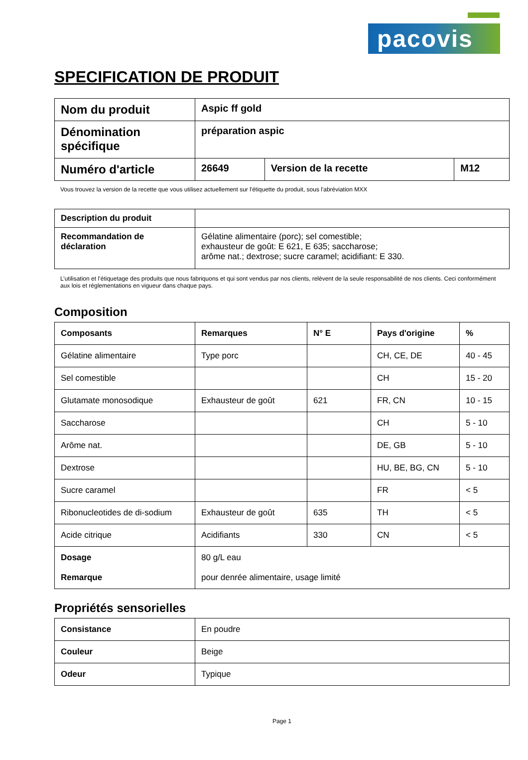pacovis
SPECIFICATION DE PRODUIT
| Nom du produit | Aspic ff gold | | |
| Dénomination spécifique | préparation aspic | | |
| Numéro d'article | 26649 | Version de la recette | M12 |
Vous trouvez la version de la recette que vous utilisez actuellement sur l'étiquette du produit, sous l'abréviation MXX
| Description du produit | |
| Recommandation de déclaration | Gélatine alimentaire (porc); sel comestible; exhausteur de goût: E 621, E 635; saccharose; arôme nat.; dextrose; sucre caramel; acidifiant: E 330. |
L’utilisation et l’étiquetage des produits que nous fabriquons et qui sont vendus par nos clients, relèvent de la seule responsabilité de nos clients. Ceci conformément aux lois et réglementations en vigueur dans chaque pays.
Composition
| Composants | Remarques | N° E | Pays d'origine | % |
| --- | --- | --- | --- | --- |
| Gélatine alimentaire | Type porc | | CH, CE, DE | 40 - 45 |
| Sel comestible | | | CH | 15 - 20 |
| Glutamate monosodique | Exhausteur de goût | 621 | FR, CN | 10 - 15 |
| Saccharose | | | CH | 5 - 10 |
| Arôme nat. | | | DE, GB | 5 - 10 |
| Dextrose | | | HU, BE, BG, CN | 5 - 10 |
| Sucre caramel | | | FR | < 5 |
| Ribonucleotides de di-sodium | Exhausteur de goût | 635 | TH | < 5 |
| Acide citrique | Acidifiants | 330 | CN | < 5 |
| Dosage Remarque | 80 g/L eau pour denrée alimentaire, usage limité | | | |
Propriétés sensorielles
| Consistance | En poudre |
| Couleur | Beige |
| Odeur | Typique |
Page 1